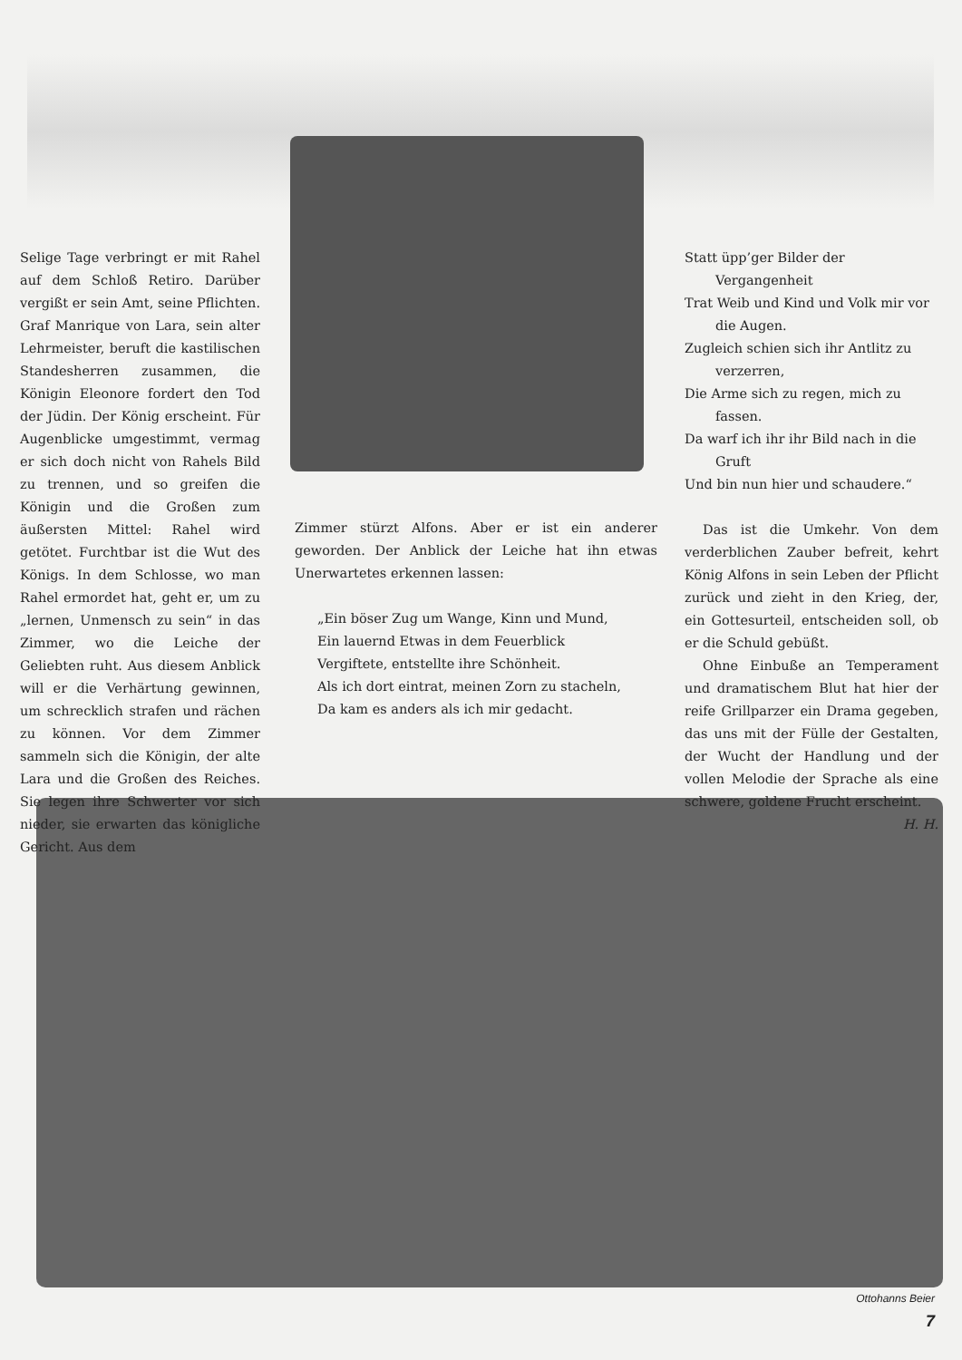Selige Tage verbringt er mit Rahel auf dem Schloß Retiro. Darüber vergißt er sein Amt, seine Pflichten. Graf Manrique von Lara, sein alter Lehrmeister, beruft die kastilischen Standesherren zusammen, die Königin Eleonore fordert den Tod der Jüdin. Der König erscheint. Für Augenblicke umgestimmt, vermag er sich doch nicht von Rahels Bild zu trennen, und so greifen die Königin und die Großen zum äußersten Mittel: Rahel wird getötet. Furchtbar ist die Wut des Königs. In dem Schlosse, wo man Rahel ermordet hat, geht er, um zu „lernen, Unmensch zu sein“ in das Zimmer, wo die Leiche der Geliebten ruht. Aus diesem Anblick will er die Verhärtung gewinnen, um schrecklich strafen und rächen zu können. Vor dem Zimmer sammeln sich die Königin, der alte Lara und die Großen des Reiches. Sie legen ihre Schwerter vor sich nieder, sie erwarten das königliche Gericht. Aus dem
Zimmer stürzt Alfons. Aber er ist ein anderer geworden. Der Anblick der Leiche hat ihn etwas Unerwartetes erkennen lassen:
„Ein böser Zug um Wange, Kinn und Mund,
Ein lauernd Etwas in dem Feuerblick
Vergiftete, entstellte ihre Schönheit.
Als ich dort eintrat, meinen Zorn zu stacheln,
Da kam es anders als ich mir gedacht.
Statt üpp’ger Bilder der Vergangenheit
Trat Weib und Kind und Volk mir vor die Augen.
Zugleich schien sich ihr Antlitz zu verzerren,
Die Arme sich zu regen, mich zu fassen.
Da warf ich ihr ihr Bild nach in die Gruft
Und bin nun hier und schaudere.“
Das ist die Umkehr. Von dem verderblichen Zauber befreit, kehrt König Alfons in sein Leben der Pflicht zurück und zieht in den Krieg, der, ein Gottesurteil, entscheiden soll, ob er die Schuld gebüßt.
Ohne Einbuße an Temperament und dramatischem Blut hat hier der reife Grillparzer ein Drama gegeben, das uns mit der Fülle der Gestalten, der Wucht der Handlung und der vollen Melodie der Sprache als eine schwere, goldene Frucht erscheint.
H. H.
Ottohanns Beier
7